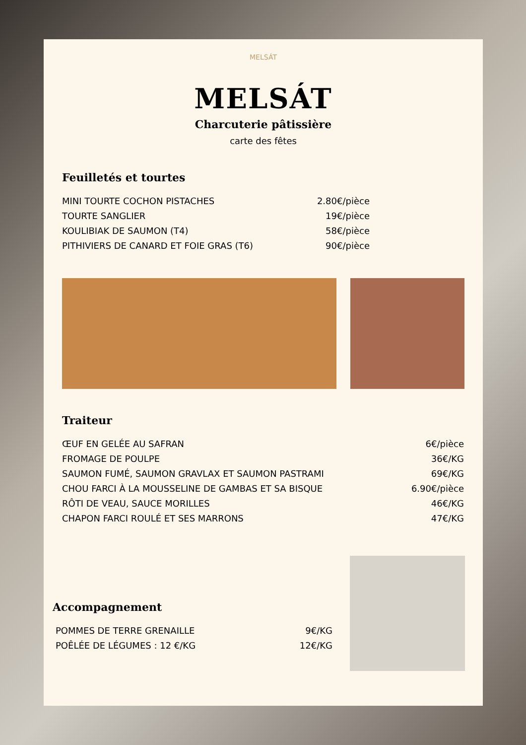MELSÁT
MELSÁT
Charcuterie pâtissière
carte des fêtes
Feuilletés et tourtes
MINI TOURTE COCHON PISTACHES 2.80€/pièce
TOURTE SANGLIER 19€/pièce
KOULIBIAK DE SAUMON (T4) 58€/pièce
PITHIVIERS DE CANARD ET FOIE GRAS (T6) 90€/pièce
Traiteur
ŒUF EN GELÉE AU SAFRAN 6€/pièce
FROMAGE DE POULPE 36€/KG
SAUMON FUMÉ, SAUMON GRAVLAX ET SAUMON PASTRAMI 69€/KG
CHOU FARCI À LA MOUSSELINE DE GAMBAS ET SA BISQUE 6.90€/pièce
RÔTI DE VEAU, SAUCE MORILLES 46€/KG
CHAPON FARCI ROULÉ ET SES MARRONS 47€/KG
Accompagnement
POMMES DE TERRE GRENAILLE 9€/KG
POÊLÉE DE LÉGUMES : 12 €/KG 12€/KG